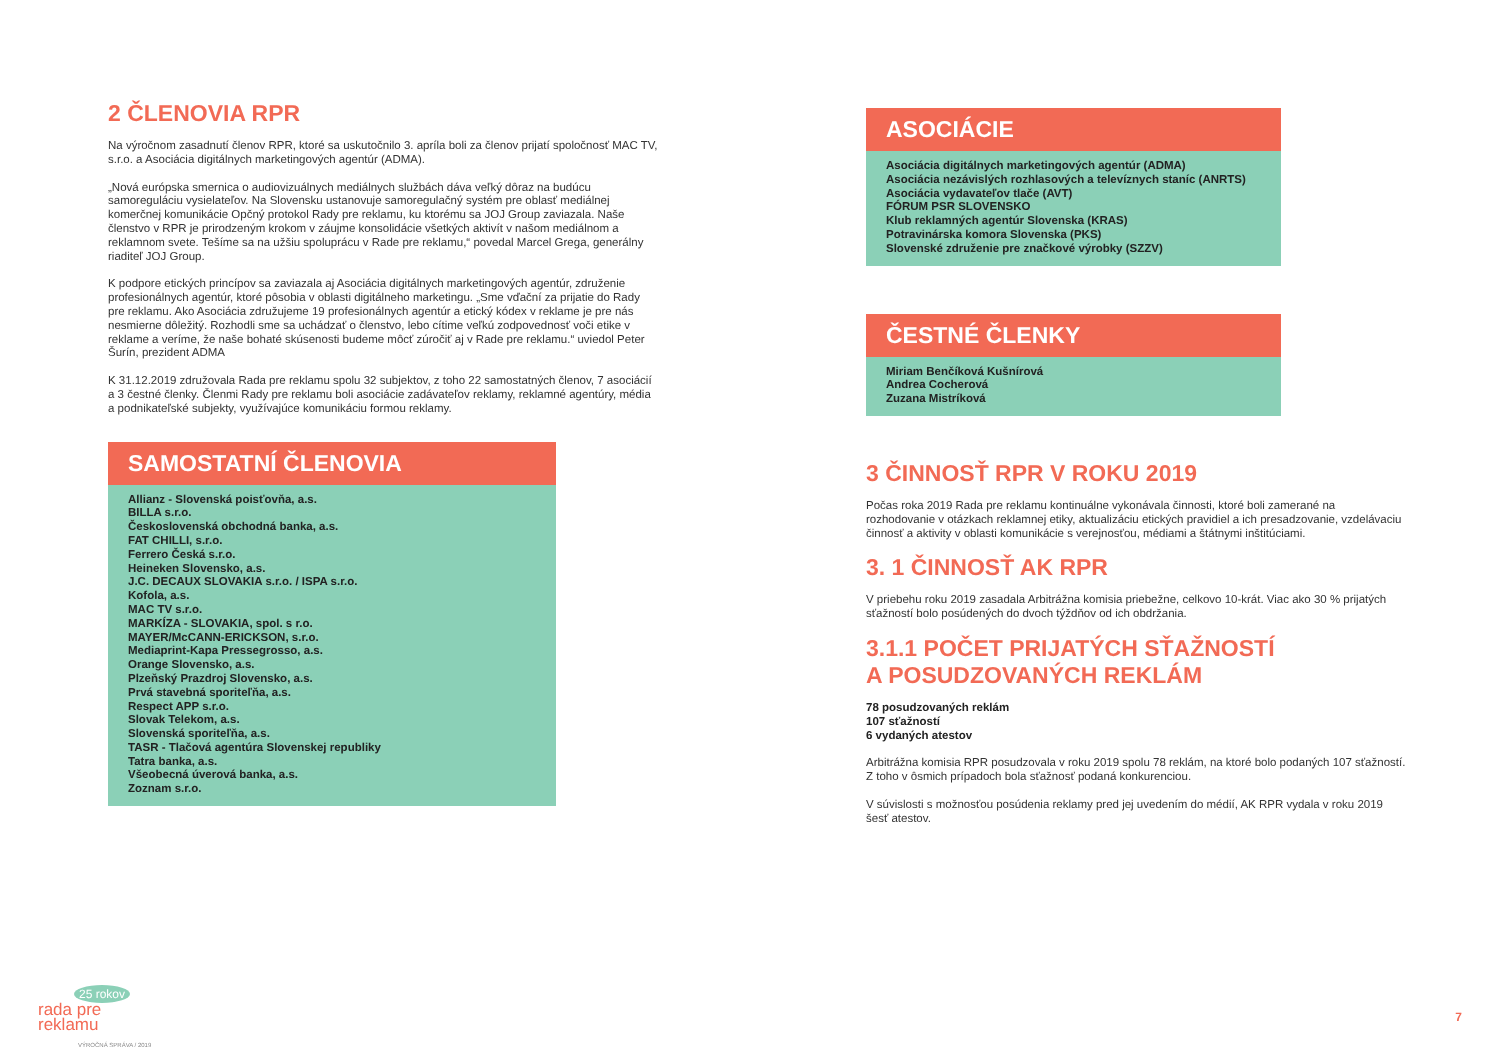2 ČLENOVIA RPR
Na výročnom zasadnutí členov RPR, ktoré sa uskutočnilo 3. apríla boli za členov prijatí spoločnosť MAC TV, s.r.o. a Asociácia digitálnych marketingových agentúr (ADMA).
„Nová európska smernica o audiovizuálnych mediálnych službách dáva veľký dôraz na budúcu samoreguláciu vysielateľov. Na Slovensku ustanovuje samoregulačný systém pre oblasť mediálnej komerčnej komunikácie Opčný protokol Rady pre reklamu, ku ktorému sa JOJ Group zaviazala. Naše členstvo v RPR je prirodzeným krokom v záujme konsolidácie všetkých aktivít v našom mediálnom a reklamnom svete. Tešíme sa na užšiu spoluprácu v Rade pre reklamu,“ povedal Marcel Grega, generálny riaditeľ JOJ Group.
K podpore etických princípov sa zaviazala aj Asociácia digitálnych marketingových agentúr, združenie profesionálnych agentúr, ktoré pôsobia v oblasti digitálneho marketingu. „Sme vďační za prijatie do Rady pre reklamu. Ako Asociácia združujeme 19 profesionálnych agentúr a etický kódex v reklame je pre nás nesmierne dôležitý. Rozhodli sme sa uchádzať o členstvo, lebo cítime veľkú zodpovednosť voči etike v reklame a veríme, že naše bohaté skúsenosti budeme môcť zúročiť aj v Rade pre reklamu.“ uviedol Peter Šurín, prezident ADMA
K 31.12.2019 združovala Rada pre reklamu spolu 32 subjektov, z toho 22 samostatných členov, 7 asociácií a 3 čestné členky. Členmi Rady pre reklamu boli asociácie zadávateľov reklamy, reklamné agentúry, média a podnikateľské subjekty, využívajúce komunikáciu formou reklamy.
SAMOSTATNÍ ČLENOVIA
Allianz - Slovenská poisťovňa, a.s.
BILLA s.r.o.
Československá obchodná banka, a.s.
FAT CHILLI, s.r.o.
Ferrero Česká s.r.o.
Heineken Slovensko, a.s.
J.C. DECAUX SLOVAKIA s.r.o. / ISPA s.r.o.
Kofola, a.s.
MAC TV s.r.o.
MARKÍZA - SLOVAKIA, spol. s r.o.
MAYER/McCANN-ERICKSON, s.r.o.
Mediaprint-Kapa Pressegrosso, a.s.
Orange Slovensko, a.s.
Plzeňský Prazdroj Slovensko, a.s.
Prvá stavebná sporiteľňa, a.s.
Respect APP s.r.o.
Slovak Telekom, a.s.
Slovenská sporiteľňa, a.s.
TASR - Tlačová agentúra Slovenskej republiky
Tatra banka, a.s.
Všeobecná úverová banka, a.s.
Zoznam s.r.o.
ASOCIÁCIE
Asociácia digitálnych marketingových agentúr (ADMA)
Asociácia nezávislých rozhlasových a televíznych staníc (ANRTS)
Asociácia vydavateľov tlače (AVT)
FÓRUM PSR SLOVENSKO
Klub reklamných agentúr Slovenska (KRAS)
Potravinárska komora Slovenska (PKS)
Slovenské združenie pre značkové výrobky (SZZV)
ČESTNÉ ČLENKY
Miriam Benčíková Kušnírová
Andrea Cocherová
Zuzana Mistríková
3 ČINNOSŤ RPR V ROKU 2019
Počas roka 2019 Rada pre reklamu kontinuálne vykonávala činnosti, ktoré boli zamerané na rozhodovanie v otázkach reklamnej etiky, aktualizáciu etických pravidiel a ich presadzovanie, vzdelávaciu činnosť a aktivity v oblasti komunikácie s verejnosťou, médiami a štátnymi inštitúciami.
3. 1 ČINNOSŤ AK RPR
V priebehu roku 2019 zasadala Arbitrážna komisia priebežne, celkovo 10-krát. Viac ako 30 % prijatých sťažností bolo posúdených do dvoch týždňov od ich obdržania.
3.1.1 POČET PRIJATÝCH SŤAŽNOSTÍ
A POSUDZOVANÝCH REKLÁM
78 posudzovaných reklám
107 sťažností
6 vydaných atestov
Arbitrážna komisia RPR posudzovala v roku 2019 spolu 78 reklám, na ktoré bolo podaných 107 sťažností. Z toho v ôsmich prípadoch bola sťažnosť podaná konkurenciou.
V súvislosti s možnosťou posúdenia reklamy pred jej uvedením do médií, AK RPR vydala v roku 2019 šesť atestov.
25 rokov
rada pre
reklamu
VÝROČNÁ SPRÁVA / 2019
7